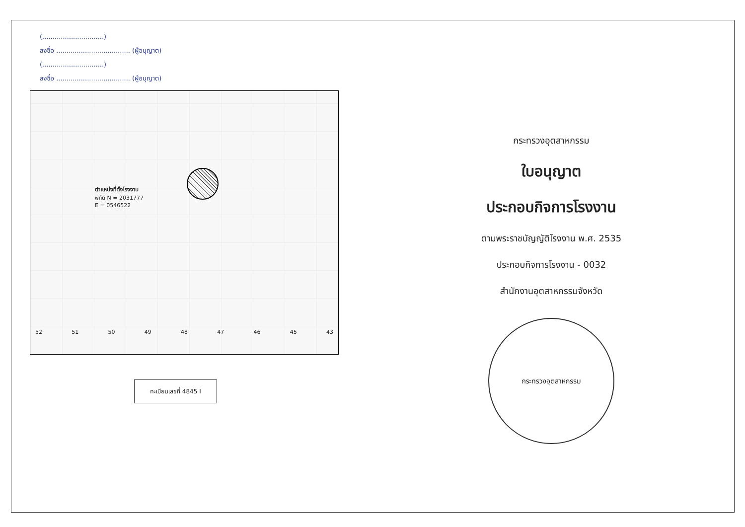(..............................)
ลงชื่อ .................................... (ผู้อนุญาต)
(..............................)
ลงชื่อ .................................... (ผู้อนุญาต)
ตำแหน่งที่ตั้งโรงงาน
พิกัด N = 2031777
E = 0546522
52 51 50 49 48 47 46 45 43
ทะเบียนเลขที่ 4845 I
กระทรวงอุตสาหกรรม
ใบอนุญาต
ประกอบกิจการโรงงาน
ตามพระราชบัญญัติโรงงาน พ.ศ. 2535
ประกอบกิจการโรงงาน - 0032
สำนักงานอุตสาหกรรมจังหวัด
กระทรวงอุตสาหกรรม